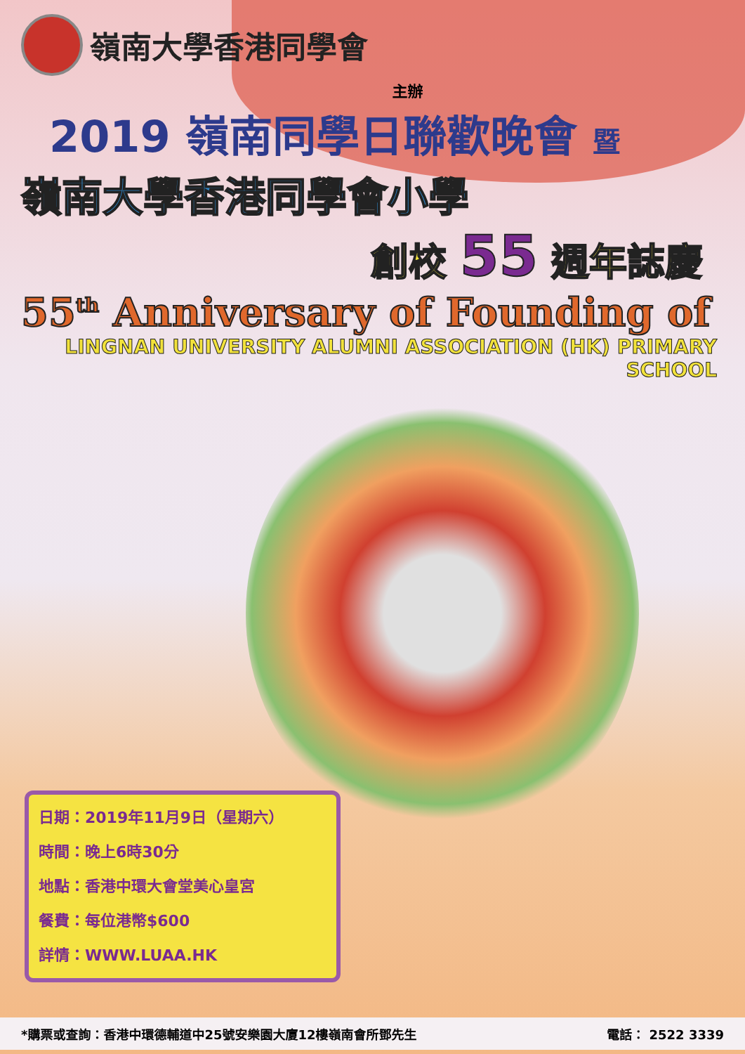嶺南大學香港同學會
主辦
2019 嶺南同學日聯歡晚會 暨
嶺南大學香港同學會小學
創校 55 週年誌慶
55<sup>th</sup> Anniversary of Founding of
LINGNAN UNIVERSITY ALUMNI ASSOCIATION (HK) PRIMARY SCHOOL
日期：2019年11月9日（星期六）
時間：晚上6時30分
地點：香港中環大會堂美心皇宮
餐費：每位港幣$600
詳情：WWW.LUAA.HK
*購票或查詢：香港中環德輔道中25號安樂園大廈12樓嶺南會所鄧先生 電話： 2522 3339